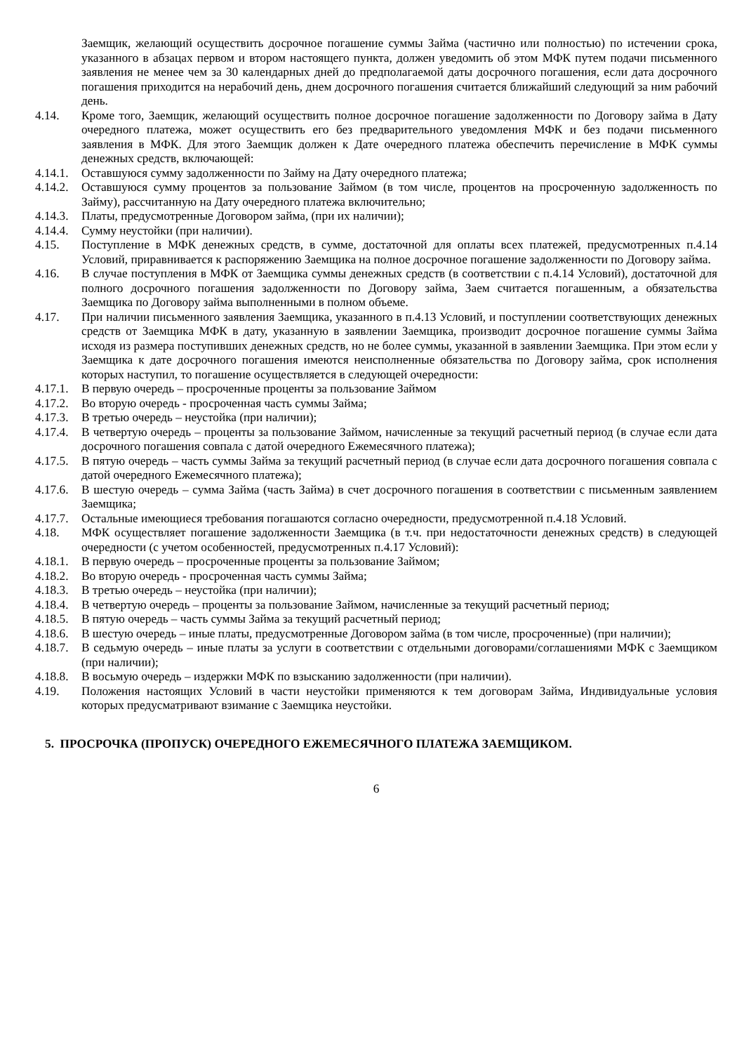Заемщик, желающий осуществить досрочное погашение суммы Займа (частично или полностью) по истечении срока, указанного в абзацах первом и втором настоящего пункта, должен уведомить об этом МФК путем подачи письменного заявления не менее чем за 30 календарных дней до предполагаемой даты досрочного погашения, если дата досрочного погашения приходится на нерабочий день, днем досрочного погашения считается ближайший следующий за ним рабочий день.
4.14. Кроме того, Заемщик, желающий осуществить полное досрочное погашение задолженности по Договору займа в Дату очередного платежа, может осуществить его без предварительного уведомления МФК и без подачи письменного заявления в МФК. Для этого Заемщик должен к Дате очередного платежа обеспечить перечисление в МФК суммы денежных средств, включающей:
4.14.1. Оставшуюся сумму задолженности по Займу на Дату очередного платежа;
4.14.2. Оставшуюся сумму процентов за пользование Займом (в том числе, процентов на просроченную задолженность по Займу), рассчитанную на Дату очередного платежа включительно;
4.14.3. Платы, предусмотренные Договором займа, (при их наличии);
4.14.4. Сумму неустойки (при наличии).
4.15. Поступление в МФК денежных средств, в сумме, достаточной для оплаты всех платежей, предусмотренных п.4.14 Условий, приравнивается к распоряжению Заемщика на полное досрочное погашение задолженности по Договору займа.
4.16. В случае поступления в МФК от Заемщика суммы денежных средств (в соответствии с п.4.14 Условий), достаточной для полного досрочного погашения задолженности по Договору займа, Заем считается погашенным, а обязательства Заемщика по Договору займа выполненными в полном объеме.
4.17. При наличии письменного заявления Заемщика, указанного в п.4.13 Условий, и поступлении соответствующих денежных средств от Заемщика МФК в дату, указанную в заявлении Заемщика, производит досрочное погашение суммы Займа исходя из размера поступивших денежных средств, но не более суммы, указанной в заявлении Заемщика. При этом если у Заемщика к дате досрочного погашения имеются неисполненные обязательства по Договору займа, срок исполнения которых наступил, то погашение осуществляется в следующей очередности:
4.17.1. В первую очередь – просроченные проценты за пользование Займом
4.17.2. Во вторую очередь - просроченная часть суммы Займа;
4.17.3. В третью очередь – неустойка (при наличии);
4.17.4. В четвертую очередь – проценты за пользование Займом, начисленные за текущий расчетный период (в случае если дата досрочного погашения совпала с датой очередного Ежемесячного платежа);
4.17.5. В пятую очередь – часть суммы Займа за текущий расчетный период (в случае если дата досрочного погашения совпала с датой очередного Ежемесячного платежа);
4.17.6. В шестую очередь – сумма Займа (часть Займа) в счет досрочного погашения в соответствии с письменным заявлением Заемщика;
4.17.7. Остальные имеющиеся требования погашаются согласно очередности, предусмотренной п.4.18 Условий.
4.18. МФК осуществляет погашение задолженности Заемщика (в т.ч. при недостаточности денежных средств) в следующей очередности (с учетом особенностей, предусмотренных п.4.17 Условий):
4.18.1. В первую очередь – просроченные проценты за пользование Займом;
4.18.2. Во вторую очередь - просроченная часть суммы Займа;
4.18.3. В третью очередь – неустойка (при наличии);
4.18.4. В четвертую очередь – проценты за пользование Займом, начисленные за текущий расчетный период;
4.18.5. В пятую очередь – часть суммы Займа за текущий расчетный период;
4.18.6. В шестую очередь – иные платы, предусмотренные Договором займа (в том числе, просроченные) (при наличии);
4.18.7. В седьмую очередь – иные платы за услуги в соответствии с отдельными договорами/соглашениями МФК с Заемщиком (при наличии);
4.18.8. В восьмую очередь – издержки МФК по взысканию задолженности (при наличии).
4.19. Положения настоящих Условий в части неустойки применяются к тем договорам Займа, Индивидуальные условия которых предусматривают взимание с Заемщика неустойки.
5. ПРОСРОЧКА (ПРОПУСК) ОЧЕРЕДНОГО ЕЖЕМЕСЯЧНОГО ПЛАТЕЖА ЗАЕМЩИКОМ.
6